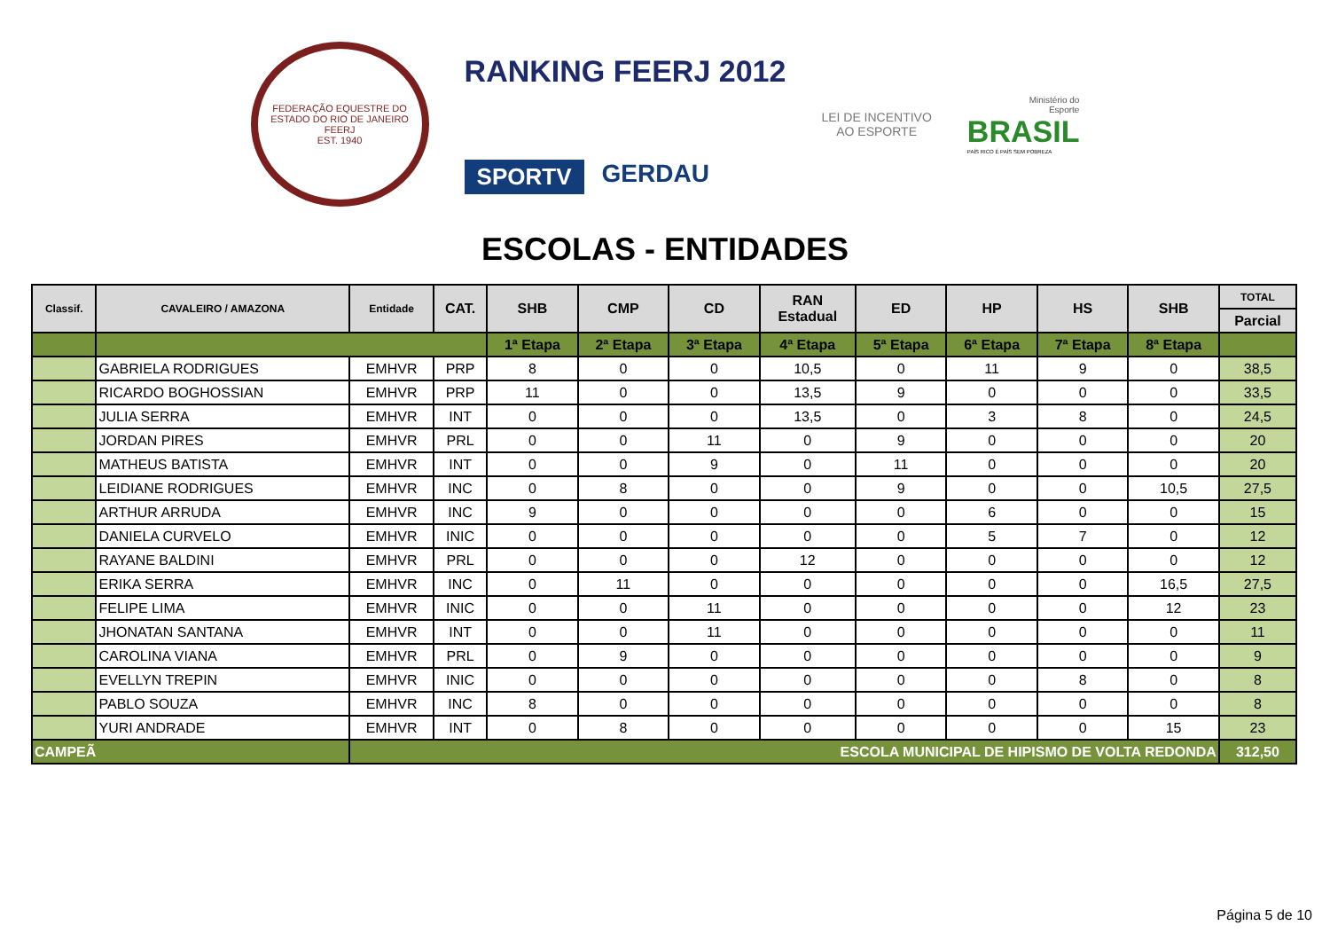FEDERAÇÃO EQUESTRE DO ESTADO DO RIO DE JANEIRO
FEERJ
EST. 1940
RANKING FEERJ 2012
SPORTV GERDAU
LEI DE INCENTIVO
AO ESPORTE
Ministério do
Esporte
BRASIL
PAÍS RICO É PAÍS SEM POBREZA
ESCOLAS - ENTIDADES
| Classif. | CAVALEIRO / AMAZONA | Entidade | CAT. | SHB | CMP | CD | RAN Estadual | ED | HP | HS | SHB | TOTAL |
| --- | --- | --- | --- | --- | --- | --- | --- | --- | --- | --- | --- | --- |
| | | | | | | | | | | | | Parcial |
| | | | | 1ª Etapa | 2ª Etapa | 3ª Etapa | 4ª Etapa | 5ª Etapa | 6ª Etapa | 7ª Etapa | 8ª Etapa | |
| | GABRIELA RODRIGUES | EMHVR | PRP | 8 | 0 | 0 | 10,5 | 0 | 11 | 9 | 0 | 38,5 |
| | RICARDO BOGHOSSIAN | EMHVR | PRP | 11 | 0 | 0 | 13,5 | 9 | 0 | 0 | 0 | 33,5 |
| | JULIA SERRA | EMHVR | INT | 0 | 0 | 0 | 13,5 | 0 | 3 | 8 | 0 | 24,5 |
| | JORDAN PIRES | EMHVR | PRL | 0 | 0 | 11 | 0 | 9 | 0 | 0 | 0 | 20 |
| | MATHEUS BATISTA | EMHVR | INT | 0 | 0 | 9 | 0 | 11 | 0 | 0 | 0 | 20 |
| | LEIDIANE RODRIGUES | EMHVR | INC | 0 | 8 | 0 | 0 | 9 | 0 | 0 | 10,5 | 27,5 |
| | ARTHUR ARRUDA | EMHVR | INC | 9 | 0 | 0 | 0 | 0 | 6 | 0 | 0 | 15 |
| | DANIELA CURVELO | EMHVR | INIC | 0 | 0 | 0 | 0 | 0 | 5 | 7 | 0 | 12 |
| | RAYANE BALDINI | EMHVR | PRL | 0 | 0 | 0 | 12 | 0 | 0 | 0 | 0 | 12 |
| | ERIKA SERRA | EMHVR | INC | 0 | 11 | 0 | 0 | 0 | 0 | 0 | 16,5 | 27,5 |
| | FELIPE LIMA | EMHVR | INIC | 0 | 0 | 11 | 0 | 0 | 0 | 0 | 12 | 23 |
| | JHONATAN SANTANA | EMHVR | INT | 0 | 0 | 11 | 0 | 0 | 0 | 0 | 0 | 11 |
| | CAROLINA VIANA | EMHVR | PRL | 0 | 9 | 0 | 0 | 0 | 0 | 0 | 0 | 9 |
| | EVELLYN TREPIN | EMHVR | INIC | 0 | 0 | 0 | 0 | 0 | 0 | 8 | 0 | 8 |
| | PABLO SOUZA | EMHVR | INC | 8 | 0 | 0 | 0 | 0 | 0 | 0 | 0 | 8 |
| | YURI ANDRADE | EMHVR | INT | 0 | 8 | 0 | 0 | 0 | 0 | 0 | 15 | 23 |
| CAMPEÃ | | ESCOLA MUNICIPAL DE HIPISMO DE VOLTA REDONDA | | | | | | | | | | 312,50 |
Página 5 de 10